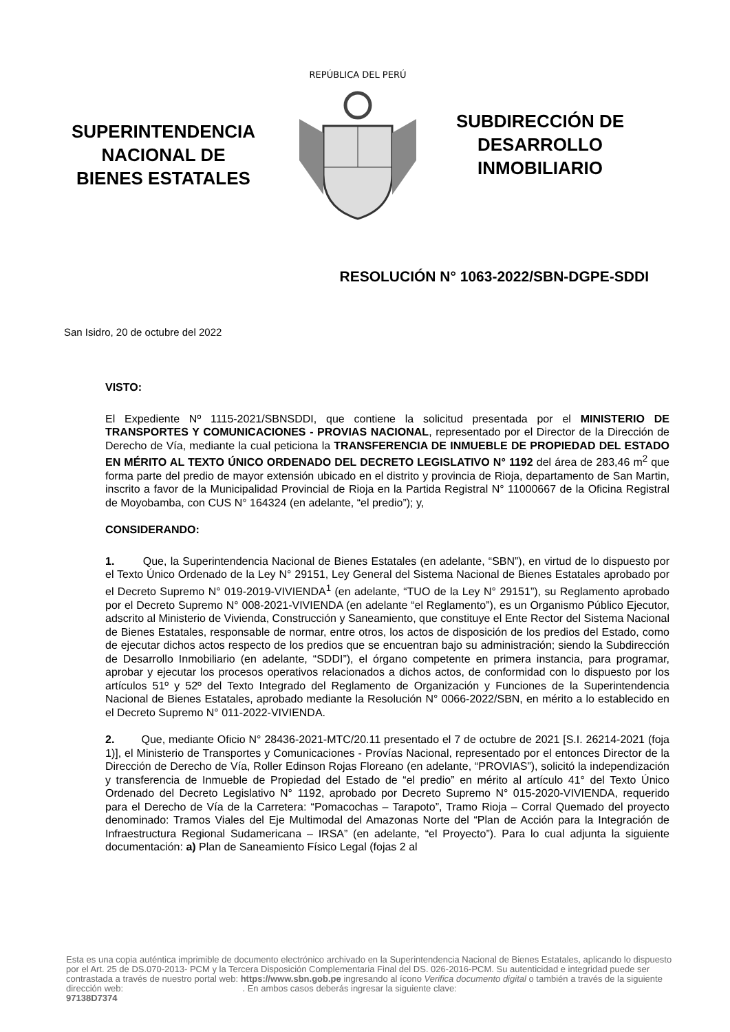SUPERINTENDENCIA
NACIONAL DE
BIENES ESTATALES
REPÚBLICA DEL PERÚ
SUBDIRECCIÓN DE
DESARROLLO
INMOBILIARIO
RESOLUCIÓN N° 1063-2022/SBN-DGPE-SDDI
San Isidro, 20 de octubre del 2022
VISTO:
El Expediente Nº 1115-2021/SBNSDDI, que contiene la solicitud presentada por el MINISTERIO DE TRANSPORTES Y COMUNICACIONES - PROVIAS NACIONAL, representado por el Director de la Dirección de Derecho de Vía, mediante la cual peticiona la TRANSFERENCIA DE INMUEBLE DE PROPIEDAD DEL ESTADO EN MÉRITO AL TEXTO ÚNICO ORDENADO DEL DECRETO LEGISLATIVO N° 1192 del área de 283,46 m<sup>2</sup> que forma parte del predio de mayor extensión ubicado en el distrito y provincia de Rioja, departamento de San Martin, inscrito a favor de la Municipalidad Provincial de Rioja en la Partida Registral N° 11000667 de la Oficina Registral de Moyobamba, con CUS N° 164324 (en adelante, “el predio”); y,
CONSIDERANDO:
1. Que, la Superintendencia Nacional de Bienes Estatales (en adelante, “SBN”), en virtud de lo dispuesto por el Texto Único Ordenado de la Ley N° 29151, Ley General del Sistema Nacional de Bienes Estatales aprobado por el Decreto Supremo N° 019-2019-VIVIENDA<sup>1</sup> (en adelante, “TUO de la Ley N° 29151”), su Reglamento aprobado por el Decreto Supremo N° 008-2021-VIVIENDA (en adelante “el Reglamento”), es un Organismo Público Ejecutor, adscrito al Ministerio de Vivienda, Construcción y Saneamiento, que constituye el Ente Rector del Sistema Nacional de Bienes Estatales, responsable de normar, entre otros, los actos de disposición de los predios del Estado, como de ejecutar dichos actos respecto de los predios que se encuentran bajo su administración; siendo la Subdirección de Desarrollo Inmobiliario (en adelante, “SDDI”), el órgano competente en primera instancia, para programar, aprobar y ejecutar los procesos operativos relacionados a dichos actos, de conformidad con lo dispuesto por los artículos 51º y 52º del Texto Integrado del Reglamento de Organización y Funciones de la Superintendencia Nacional de Bienes Estatales, aprobado mediante la Resolución N° 0066-2022/SBN, en mérito a lo establecido en el Decreto Supremo N° 011-2022-VIVIENDA.
2. Que, mediante Oficio N° 28436-2021-MTC/20.11 presentado el 7 de octubre de 2021 [S.I. 26214-2021 (foja 1)], el Ministerio de Transportes y Comunicaciones - Provías Nacional, representado por el entonces Director de la Dirección de Derecho de Vía, Roller Edinson Rojas Floreano (en adelante, “PROVIAS”), solicitó la independización y transferencia de Inmueble de Propiedad del Estado de “el predio” en mérito al artículo 41° del Texto Único Ordenado del Decreto Legislativo N° 1192, aprobado por Decreto Supremo N° 015-2020-VIVIENDA, requerido para el Derecho de Vía de la Carretera: “Pomacochas – Tarapoto”, Tramo Rioja – Corral Quemado del proyecto denominado: Tramos Viales del Eje Multimodal del Amazonas Norte del “Plan de Acción para la Integración de Infraestructura Regional Sudamericana – IRSA” (en adelante, “el Proyecto”). Para lo cual adjunta la siguiente documentación: a) Plan de Saneamiento Físico Legal (fojas 2 al
Esta es una copia auténtica imprimible de documento electrónico archivado en la Superintendencia Nacional de Bienes Estatales, aplicando lo dispuesto por el Art. 25 de DS.070-2013- PCM y la Tercera Disposición Complementaria Final del DS. 026-2016-PCM. Su autenticidad e integridad puede ser contrastada a través de nuestro portal web: https://www.sbn.gob.pe ingresando al ícono Verifica documento digital o también a través de la siguiente dirección web: . En ambos casos deberás ingresar la siguiente clave:
97138D7374